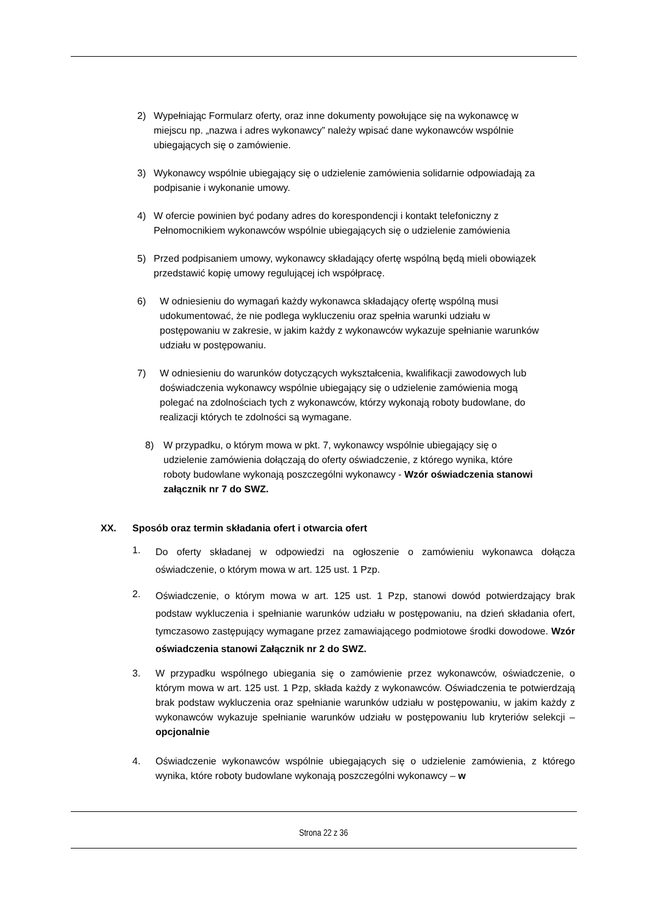2) Wypełniając Formularz oferty, oraz inne dokumenty powołujące się na wykonawcę w miejscu np. „nazwa i adres wykonawcy” należy wpisać dane wykonawców wspólnie ubiegających się o zamówienie.
3) Wykonawcy wspólnie ubiegający się o udzielenie zamówienia solidarnie odpowiadają za podpisanie i wykonanie umowy.
4) W ofercie powinien być podany adres do korespondencji i kontakt telefoniczny z Pełnomocnikiem wykonawców wspólnie ubiegających się o udzielenie zamówienia
5) Przed podpisaniem umowy, wykonawcy składający ofertę wspólną będą mieli obowiązek przedstawić kopię umowy regulującej ich współpracę.
6) W odniesieniu do wymagań każdy wykonawca składający ofertę wspólną musi udokumentować, że nie podlega wykluczeniu oraz spełnia warunki udziału w postępowaniu w zakresie, w jakim każdy z wykonawców wykazuje spełnianie warunków udziału w postępowaniu.
7) W odniesieniu do warunków dotyczących wykształcenia, kwalifikacji zawodowych lub doświadczenia wykonawcy wspólnie ubiegający się o udzielenie zamówienia mogą polegać na zdolnościach tych z wykonawców, którzy wykonają roboty budowlane, do realizacji których te zdolności są wymagane.
8) W przypadku, o którym mowa w pkt. 7, wykonawcy wspólnie ubiegający się o udzielenie zamówienia dołączają do oferty oświadczenie, z którego wynika, które roboty budowlane wykonają poszczególni wykonawcy - Wzór oświadczenia stanowi załącznik nr 7 do SWZ.
XX. Sposób oraz termin składania ofert i otwarcia ofert
1.
Do oferty składanej w odpowiedzi na ogłoszenie o zamówieniu wykonawca dołącza oświadczenie, o którym mowa w art. 125 ust. 1 Pzp.
2.
Oświadczenie, o którym mowa w art. 125 ust. 1 Pzp, stanowi dowód potwierdzający brak podstaw wykluczenia i spełnianie warunków udziału w postępowaniu, na dzień składania ofert, tymczasowo zastępujący wymagane przez zamawiającego podmiotowe środki dowodowe. Wzór oświadczenia stanowi Załącznik nr 2 do SWZ.
3. W przypadku wspólnego ubiegania się o zamówienie przez wykonawców, oświadczenie, o którym mowa w art. 125 ust. 1 Pzp, składa każdy z wykonawców. Oświadczenia te potwierdzają brak podstaw wykluczenia oraz spełnianie warunków udziału w postępowaniu, w jakim każdy z wykonawców wykazuje spełnianie warunków udziału w postępowaniu lub kryteriów selekcji – opcjonalnie
4. Oświadczenie wykonawców wspólnie ubiegających się o udzielenie zamówienia, z którego wynika, które roboty budowlane wykonają poszczególni wykonawcy – w
Strona 22 z 36